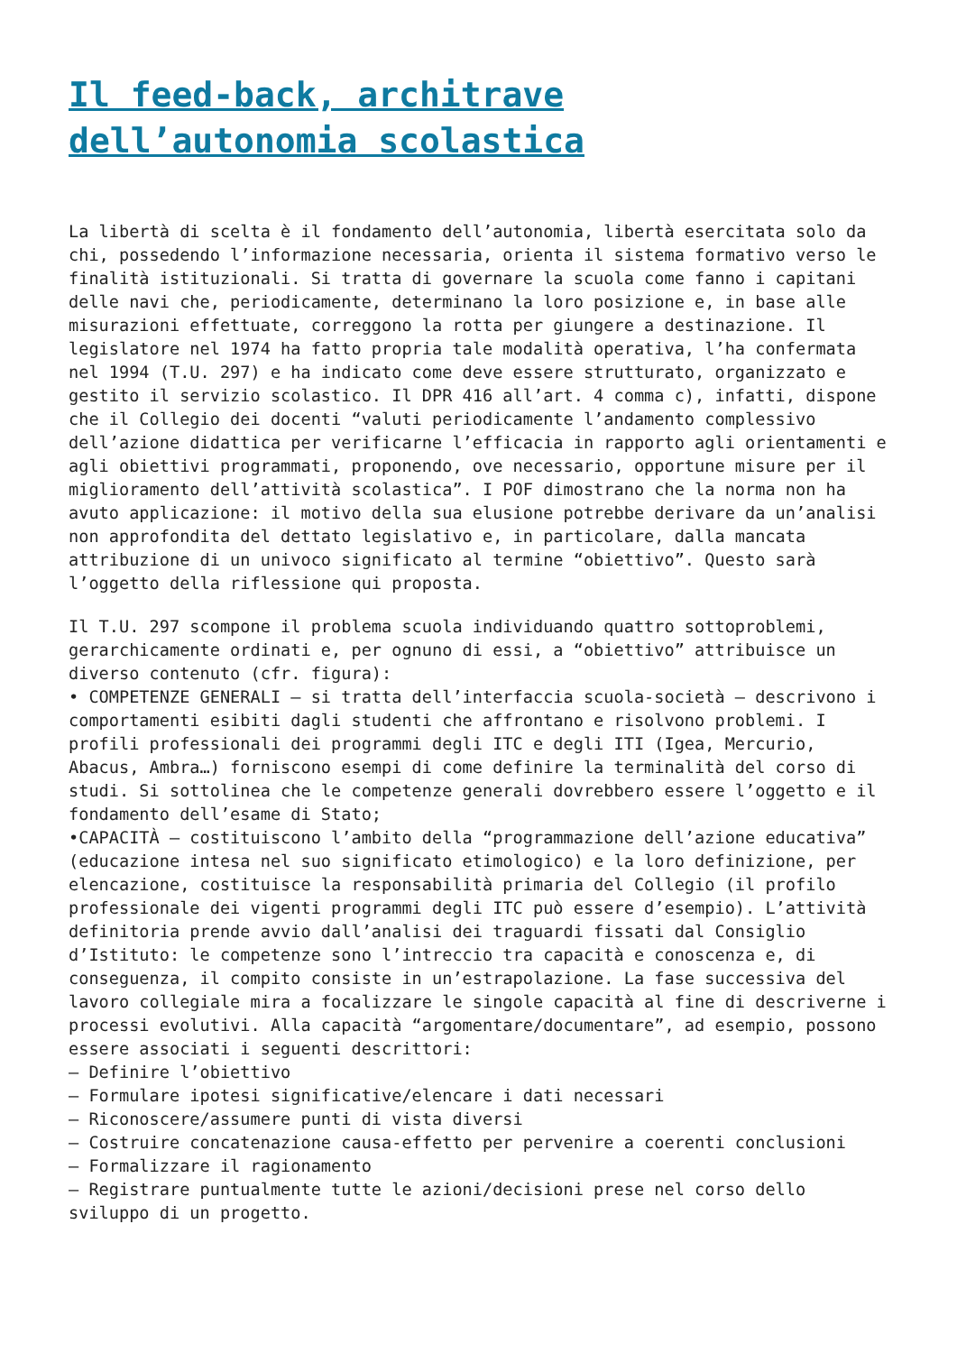Il feed-back, architrave
dell’autonomia scolastica
La libertà di scelta è il fondamento dell’autonomia, libertà esercitata solo da chi, possedendo l’informazione necessaria, orienta il sistema formativo verso le finalità istituzionali. Si tratta di governare la scuola come fanno i capitani delle navi che, periodicamente, determinano la loro posizione e, in base alle misurazioni effettuate, correggono la rotta per giungere a destinazione. Il legislatore nel 1974 ha fatto propria tale modalità operativa, l’ha confermata nel 1994 (T.U. 297) e ha indicato come deve essere strutturato, organizzato e gestito il servizio scolastico. Il DPR 416 all’art. 4 comma c), infatti, dispone che il Collegio dei docenti “valuti periodicamente l’andamento complessivo dell’azione didattica per verificarne l’efficacia in rapporto agli orientamenti e agli obiettivi programmati, proponendo, ove necessario, opportune misure per il miglioramento dell’attività scolastica”. I POF dimostrano che la norma non ha avuto applicazione: il motivo della sua elusione potrebbe derivare da un’analisi non approfondita del dettato legislativo e, in particolare, dalla mancata attribuzione di un univoco significato al termine “obiettivo”. Questo sarà l’oggetto della riflessione qui proposta.
Il T.U. 297 scompone il problema scuola individuando quattro sottoproblemi, gerarchicamente ordinati e, per ognuno di essi, a “obiettivo” attribuisce un diverso contenuto (cfr. figura):
• COMPETENZE GENERALI – si tratta dell’interfaccia scuola-società – descrivono i comportamenti esibiti dagli studenti che affrontano e risolvono problemi. I profili professionali dei programmi degli ITC e degli ITI (Igea, Mercurio, Abacus, Ambra…) forniscono esempi di come definire la terminalità del corso di studi. Si sottolinea che le competenze generali dovrebbero essere l’oggetto e il fondamento dell’esame di Stato;
•CAPACITÀ – costituiscono l’ambito della “programmazione dell’azione educativa” (educazione intesa nel suo significato etimologico) e la loro definizione, per elencazione, costituisce la responsabilità primaria del Collegio (il profilo professionale dei vigenti programmi degli ITC può essere d’esempio). L’attività definitoria prende avvio dall’analisi dei traguardi fissati dal Consiglio d’Istituto: le competenze sono l’intreccio tra capacità e conoscenza e, di conseguenza, il compito consiste in un’estrapolazione. La fase successiva del lavoro collegiale mira a focalizzare le singole capacità al fine di descriverne i processi evolutivi. Alla capacità “argomentare/documentare”, ad esempio, possono essere associati i seguenti descrittori:
– Definire l’obiettivo
– Formulare ipotesi significative/elencare i dati necessari
– Riconoscere/assumere punti di vista diversi
– Costruire concatenazione causa-effetto per pervenire a coerenti conclusioni
– Formalizzare il ragionamento
– Registrare puntualmente tutte le azioni/decisioni prese nel corso dello sviluppo di un progetto.